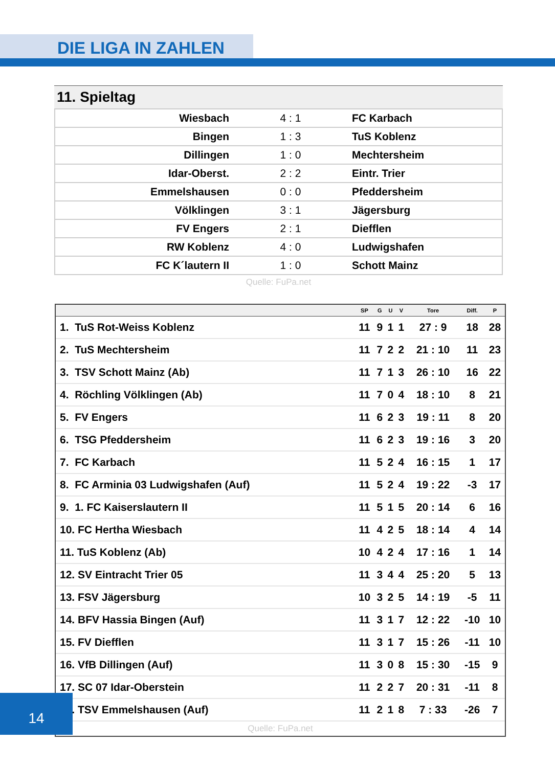DIE LIGA IN ZAHLEN
11. Spieltag
| Wiesbach | 4 : 1 | FC Karbach |
| Bingen | 1 : 3 | TuS Koblenz |
| Dillingen | 1 : 0 | Mechtersheim |
| Idar-Oberst. | 2 : 2 | Eintr. Trier |
| Emmelshausen | 0 : 0 | Pfeddersheim |
| Völklingen | 3 : 1 | Jägersburg |
| FV Engers | 2 : 1 | Diefflen |
| RW Koblenz | 4 : 0 | Ludwigshafen |
| FC K´lautern II | 1 : 0 | Schott Mainz |
Quelle: FuPa.net
| | SP | G | U | V | Tore | Diff. | P |
| --- | --- | --- | --- | --- | --- | --- | --- |
| 1. TuS Rot-Weiss Koblenz | 11 | 9 | 1 | 1 | 27 : 9 | 18 | 28 |
| 2. TuS Mechtersheim | 11 | 7 | 2 | 2 | 21 : 10 | 11 | 23 |
| 3. TSV Schott Mainz (Ab) | 11 | 7 | 1 | 3 | 26 : 10 | 16 | 22 |
| 4. Röchling Völklingen (Ab) | 11 | 7 | 0 | 4 | 18 : 10 | 8 | 21 |
| 5. FV Engers | 11 | 6 | 2 | 3 | 19 : 11 | 8 | 20 |
| 6. TSG Pfeddersheim | 11 | 6 | 2 | 3 | 19 : 16 | 3 | 20 |
| 7. FC Karbach | 11 | 5 | 2 | 4 | 16 : 15 | 1 | 17 |
| 8. FC Arminia 03 Ludwigshafen (Auf) | 11 | 5 | 2 | 4 | 19 : 22 | -3 | 17 |
| 9. 1. FC Kaiserslautern II | 11 | 5 | 1 | 5 | 20 : 14 | 6 | 16 |
| 10. FC Hertha Wiesbach | 11 | 4 | 2 | 5 | 18 : 14 | 4 | 14 |
| 11. TuS Koblenz (Ab) | 10 | 4 | 2 | 4 | 17 : 16 | 1 | 14 |
| 12. SV Eintracht Trier 05 | 11 | 3 | 4 | 4 | 25 : 20 | 5 | 13 |
| 13. FSV Jägersburg | 10 | 3 | 2 | 5 | 14 : 19 | -5 | 11 |
| 14. BFV Hassia Bingen (Auf) | 11 | 3 | 1 | 7 | 12 : 22 | -10 | 10 |
| 15. FV Diefflen | 11 | 3 | 1 | 7 | 15 : 26 | -11 | 10 |
| 16. VfB Dillingen (Auf) | 11 | 3 | 0 | 8 | 15 : 30 | -15 | 9 |
| 17. SC 07 Idar-Oberstein | 11 | 2 | 2 | 7 | 20 : 31 | -11 | 8 |
| 18. TSV Emmelshausen (Auf) | 11 | 2 | 1 | 8 | 7 : 33 | -26 | 7 |
Quelle: FuPa.net
14